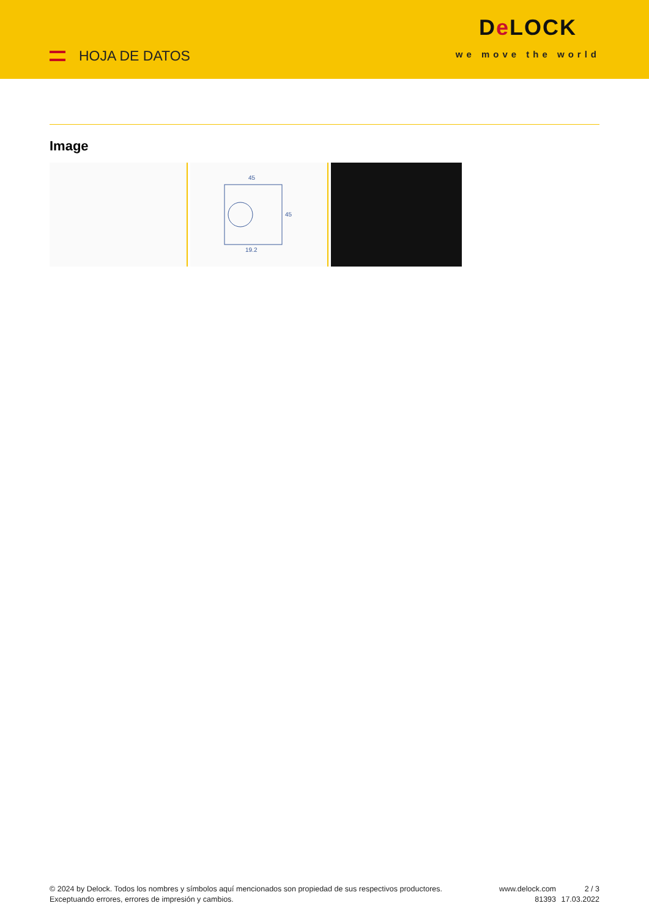HOJA DE DATOS
De LOCK
we move the world
Image
45
45
19.2
© 2024 by Delock. Todos los nombres y símbolos aquí mencionados son propiedad de sus respectivos productores. Exceptuando errores, errores de impresión y cambios.
www.delock.com
81393
2 / 3
17.03.2022